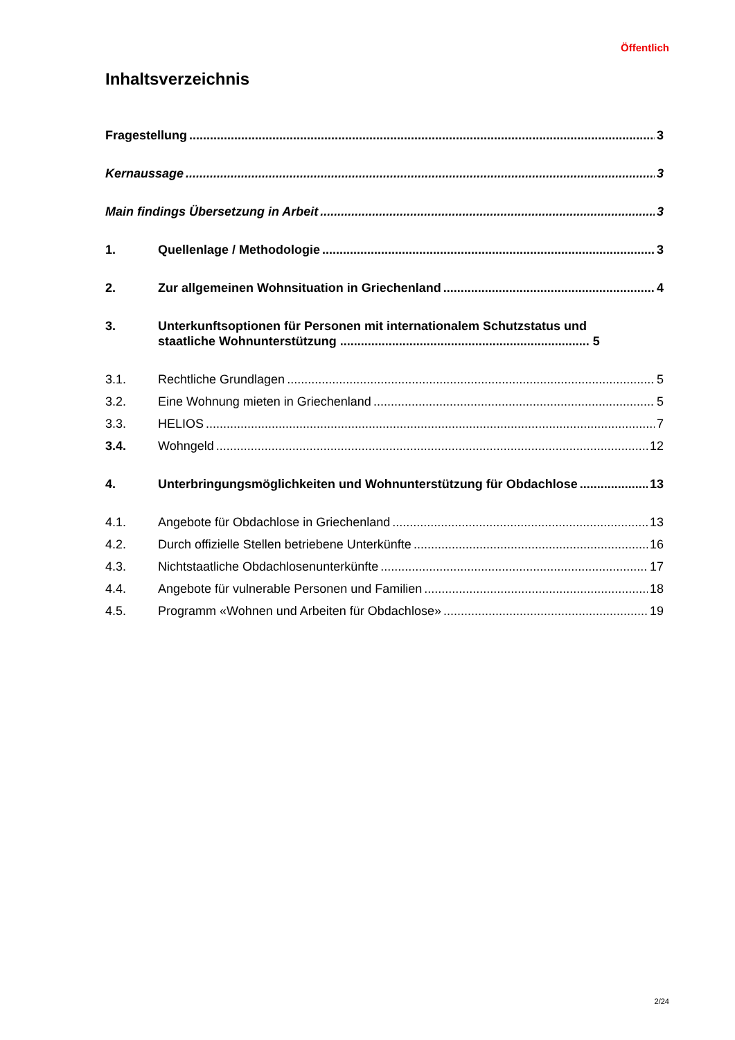Öffentlich
Inhaltsverzeichnis
Fragestellung 3
Kernaussage 3
Main findings Übersetzung in Arbeit 3
1. Quellenlage / Methodologie 3
2. Zur allgemeinen Wohnsituation in Griechenland 4
3. Unterkunftsoptionen für Personen mit internationalem Schutzstatus und
staatliche Wohnunterstützung ........................................................................ 5
3.1. Rechtliche Grundlagen 5
3.2. Eine Wohnung mieten in Griechenland 5
3.3. HELIOS 7
3.4. Wohngeld 12
4. Unterbringungsmöglichkeiten und Wohnunterstützung für Obdachlose 13
4.1. Angebote für Obdachlose in Griechenland 13
4.2. Durch offizielle Stellen betriebene Unterkünfte 16
4.3. Nichtstaatliche Obdachlosenunterkünfte 17
4.4. Angebote für vulnerable Personen und Familien 18
4.5. Programm «Wohnen und Arbeiten für Obdachlose» 19
2/24